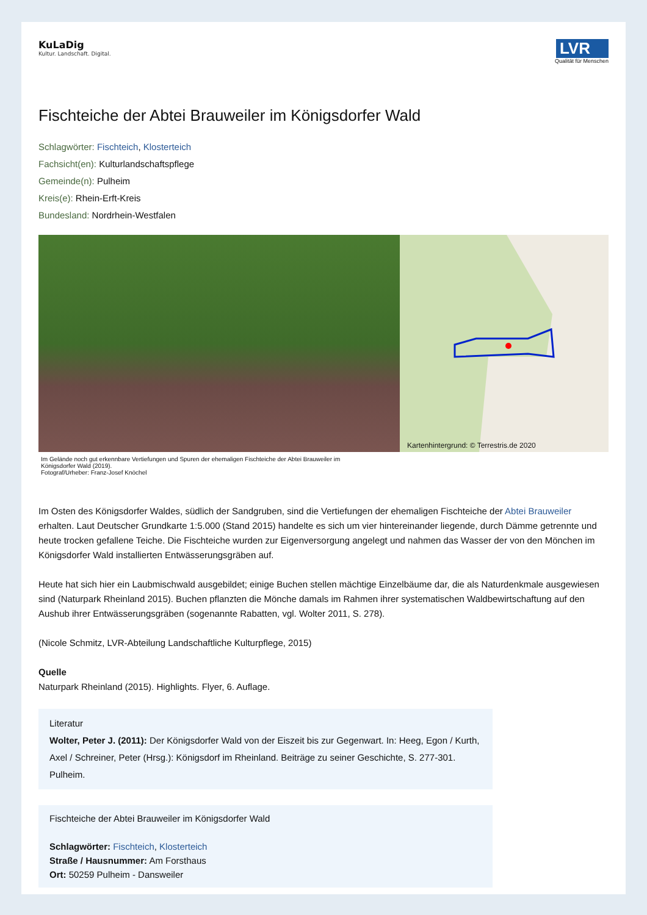KuLaDig
Kultur. Landschaft. Digital.
LVR
Qualität für Menschen
Fischteiche der Abtei Brauweiler im Königsdorfer Wald
Schlagwörter: Fischteich, Klosterteich
Fachsicht(en): Kulturlandschaftspflege
Gemeinde(n): Pulheim
Kreis(e): Rhein-Erft-Kreis
Bundesland: Nordrhein-Westfalen
Kartenhintergrund: © Terrestris.de 2020
Im Gelände noch gut erkennbare Vertiefungen und Spuren der ehemaligen Fischteiche der Abtei Brauweiler im
Königsdorfer Wald (2019).
Fotograf/Urheber: Franz-Josef Knöchel
Im Osten des Königsdorfer Waldes, südlich der Sandgruben, sind die Vertiefungen der ehemaligen Fischteiche der Abtei Brauweiler erhalten. Laut Deutscher Grundkarte 1:5.000 (Stand 2015) handelte es sich um vier hintereinander liegende, durch Dämme getrennte und heute trocken gefallene Teiche. Die Fischteiche wurden zur Eigenversorgung angelegt und nahmen das Wasser der von den Mönchen im Königsdorfer Wald installierten Entwässerungsgräben auf.
Heute hat sich hier ein Laubmischwald ausgebildet; einige Buchen stellen mächtige Einzelbäume dar, die als Naturdenkmale ausgewiesen sind (Naturpark Rheinland 2015). Buchen pflanzten die Mönche damals im Rahmen ihrer systematischen Waldbewirtschaftung auf den Aushub ihrer Entwässerungsgräben (sogenannte Rabatten, vgl. Wolter 2011, S. 278).
(Nicole Schmitz, LVR-Abteilung Landschaftliche Kulturpflege, 2015)
Quelle
Naturpark Rheinland (2015). Highlights. Flyer, 6. Auflage.
Literatur
Wolter, Peter J. (2011): Der Königsdorfer Wald von der Eiszeit bis zur Gegenwart. In: Heeg, Egon / Kurth, Axel / Schreiner, Peter (Hrsg.): Königsdorf im Rheinland. Beiträge zu seiner Geschichte, S. 277-301. Pulheim.
Fischteiche der Abtei Brauweiler im Königsdorfer Wald
Schlagwörter: Fischteich, Klosterteich
Straße / Hausnummer: Am Forsthaus
Ort: 50259 Pulheim - Dansweiler